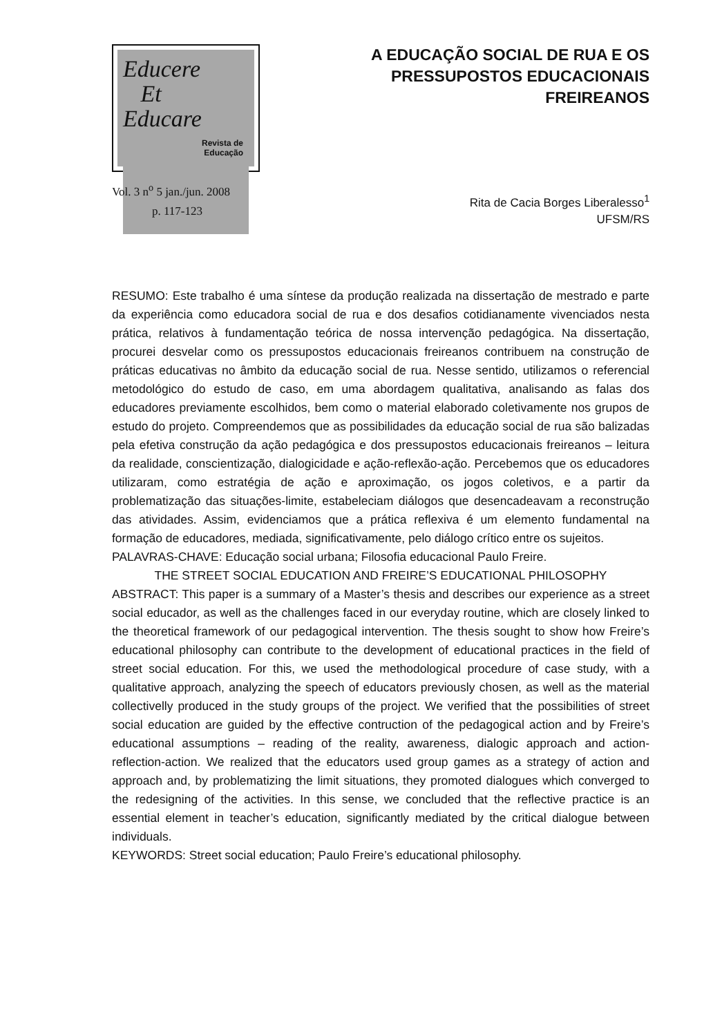Educere
Et
Educare
Revista de
Educação
Vol. 3 n<sup>o</sup> 5 jan./jun. 2008
p. 117-123
A EDUCAÇÃO SOCIAL DE RUA E OS
PRESSUPOSTOS EDUCACIONAIS
FREIREANOS
Rita de Cacia Borges Liberalesso<sup>1</sup>
UFSM/RS
RESUMO: Este trabalho é uma síntese da produção realizada na dissertação de mestrado e parte da experiência como educadora social de rua e dos desafios cotidianamente vivenciados nesta prática, relativos à fundamentação teórica de nossa intervenção pedagógica. Na dissertação, procurei desvelar como os pressupostos educacionais freireanos contribuem na construção de práticas educativas no âmbito da educação social de rua. Nesse sentido, utilizamos o referencial metodológico do estudo de caso, em uma abordagem qualitativa, analisando as falas dos educadores previamente escolhidos, bem como o material elaborado coletivamente nos grupos de estudo do projeto. Compreendemos que as possibilidades da educação social de rua são balizadas pela efetiva construção da ação pedagógica e dos pressupostos educacionais freireanos – leitura da realidade, conscientização, dialogicidade e ação-reflexão-ação. Percebemos que os educadores utilizaram, como estratégia de ação e aproximação, os jogos coletivos, e a partir da problematização das situações-limite, estabeleciam diálogos que desencadeavam a reconstrução das atividades. Assim, evidenciamos que a prática reflexiva é um elemento fundamental na formação de educadores, mediada, significativamente, pelo diálogo crítico entre os sujeitos.
PALAVRAS-CHAVE: Educação social urbana; Filosofia educacional Paulo Freire.
THE STREET SOCIAL EDUCATION AND FREIRE’S EDUCATIONAL PHILOSOPHY
ABSTRACT: This paper is a summary of a Master’s thesis and describes our experience as a street social educador, as well as the challenges faced in our everyday routine, which are closely linked to the theoretical framework of our pedagogical intervention. The thesis sought to show how Freire’s educational philosophy can contribute to the development of educational practices in the field of street social education. For this, we used the methodological procedure of case study, with a qualitative approach, analyzing the speech of educators previously chosen, as well as the material collectivelly produced in the study groups of the project. We verified that the possibilities of street social education are guided by the effective contruction of the pedagogical action and by Freire’s educational assumptions – reading of the reality, awareness, dialogic approach and action-reflection-action. We realized that the educators used group games as a strategy of action and approach and, by problematizing the limit situations, they promoted dialogues which converged to the redesigning of the activities. In this sense, we concluded that the reflective practice is an essential element in teacher’s education, significantly mediated by the critical dialogue between individuals.
KEYWORDS: Street social education; Paulo Freire’s educational philosophy.